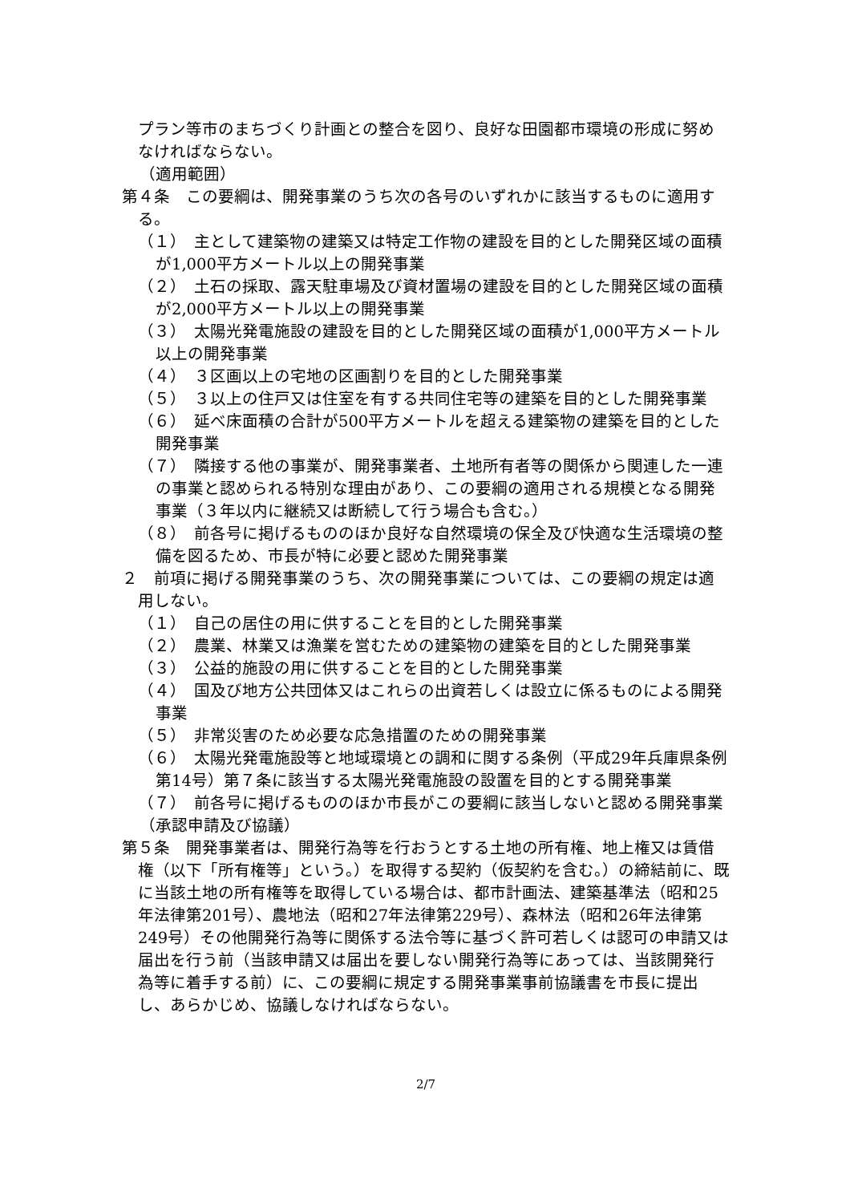プラン等市のまちづくり計画との整合を図り、良好な田園都市環境の形成に努めなければならない。
（適用範囲）
第４条　この要綱は、開発事業のうち次の各号のいずれかに該当するものに適用する。
（１）　主として建築物の建築又は特定工作物の建設を目的とした開発区域の面積が1,000平方メートル以上の開発事業
（２）　土石の採取、露天駐車場及び資材置場の建設を目的とした開発区域の面積が2,000平方メートル以上の開発事業
（３）　太陽光発電施設の建設を目的とした開発区域の面積が1,000平方メートル以上の開発事業
（４）　３区画以上の宅地の区画割りを目的とした開発事業
（５）　３以上の住戸又は住室を有する共同住宅等の建築を目的とした開発事業
（６）　延べ床面積の合計が500平方メートルを超える建築物の建築を目的とした開発事業
（７）　隣接する他の事業が、開発事業者、土地所有者等の関係から関連した一連の事業と認められる特別な理由があり、この要綱の適用される規模となる開発事業（３年以内に継続又は断続して行う場合も含む。）
（８）　前各号に掲げるもののほか良好な自然環境の保全及び快適な生活環境の整備を図るため、市長が特に必要と認めた開発事業
２　前項に掲げる開発事業のうち、次の開発事業については、この要綱の規定は適用しない。
（１）　自己の居住の用に供することを目的とした開発事業
（２）　農業、林業又は漁業を営むための建築物の建築を目的とした開発事業
（３）　公益的施設の用に供することを目的とした開発事業
（４）　国及び地方公共団体又はこれらの出資若しくは設立に係るものによる開発事業
（５）　非常災害のため必要な応急措置のための開発事業
（６）　太陽光発電施設等と地域環境との調和に関する条例（平成29年兵庫県条例第14号）第７条に該当する太陽光発電施設の設置を目的とする開発事業
（７）　前各号に掲げるもののほか市長がこの要綱に該当しないと認める開発事業
（承認申請及び協議）
第５条　開発事業者は、開発行為等を行おうとする土地の所有権、地上権又は賃借権（以下「所有権等」という。）を取得する契約（仮契約を含む。）の締結前に、既に当該土地の所有権等を取得している場合は、都市計画法、建築基準法（昭和25年法律第201号）、農地法（昭和27年法律第229号）、森林法（昭和26年法律第249号）その他開発行為等に関係する法令等に基づく許可若しくは認可の申請又は届出を行う前（当該申請又は届出を要しない開発行為等にあっては、当該開発行為等に着手する前）に、この要綱に規定する開発事業事前協議書を市長に提出し、あらかじめ、協議しなければならない。
2/7